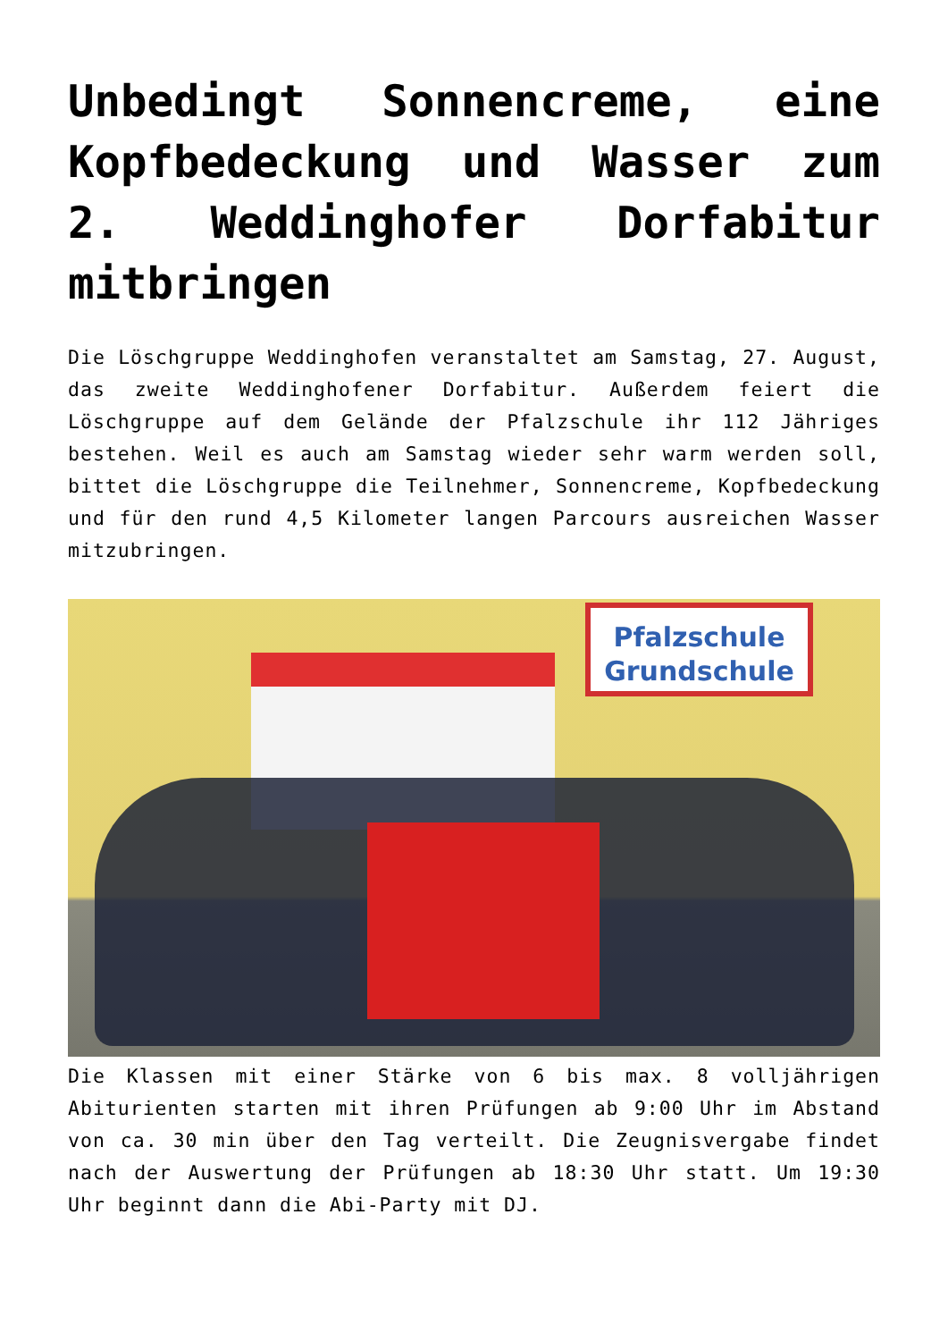Unbedingt Sonnencreme, eine Kopfbedeckung und Wasser zum 2. Weddinghofer Dorfabitur mitbringen
Die Löschgruppe Weddinghofen veranstaltet am Samstag, 27. August, das zweite Weddinghofener Dorfabitur. Außerdem feiert die Löschgruppe auf dem Gelände der Pfalzschule ihr 112 Jähriges bestehen. Weil es auch am Samstag wieder sehr warm werden soll, bittet die Löschgruppe die Teilnehmer, Sonnencreme, Kopfbedeckung und für den rund 4,5 Kilometer langen Parcours ausreichen Wasser mitzubringen.
Pfalzschule Grundschule
Die Klassen mit einer Stärke von 6 bis max. 8 volljährigen Abiturienten starten mit ihren Prüfungen ab 9:00 Uhr im Abstand von ca. 30 min über den Tag verteilt. Die Zeugnisvergabe findet nach der Auswertung der Prüfungen ab 18:30 Uhr statt. Um 19:30 Uhr beginnt dann die Abi-Party mit DJ.